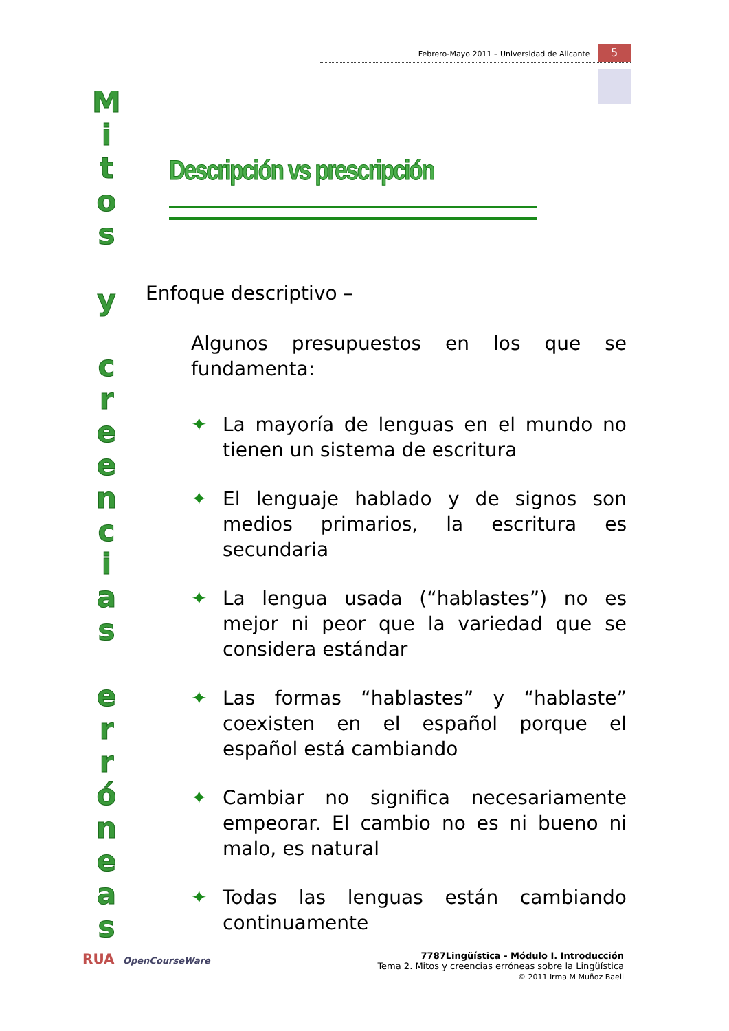Febrero-Mayo 2011 – Universidad de Alicante 5
M
i
t
o
s
y
c
r
e
e
n
c
i
a
s
e
r
r
ó
n
e
a
s
Descripción vs prescripción
Enfoque descriptivo –
Algunos presupuestos en los que se fundamenta:
✦ La mayoría de lenguas en el mundo no tienen un sistema de escritura
✦ El lenguaje hablado y de signos son medios primarios, la escritura es secundaria
✦ La lengua usada (“hablastes”) no es mejor ni peor que la variedad que se considera estándar
✦ Las formas “hablastes” y “hablaste” coexisten en el español porque el español está cambiando
✦ Cambiar no significa necesariamente empeorar. El cambio no es ni bueno ni malo, es natural
✦ Todas las lenguas están cambiando continuamente
RUA OpenCourseWare 7787Lingüística - Módulo I. Introducción
Tema 2. Mitos y creencias erróneas sobre la Lingüística
© 2011 Irma M Muñoz Baell